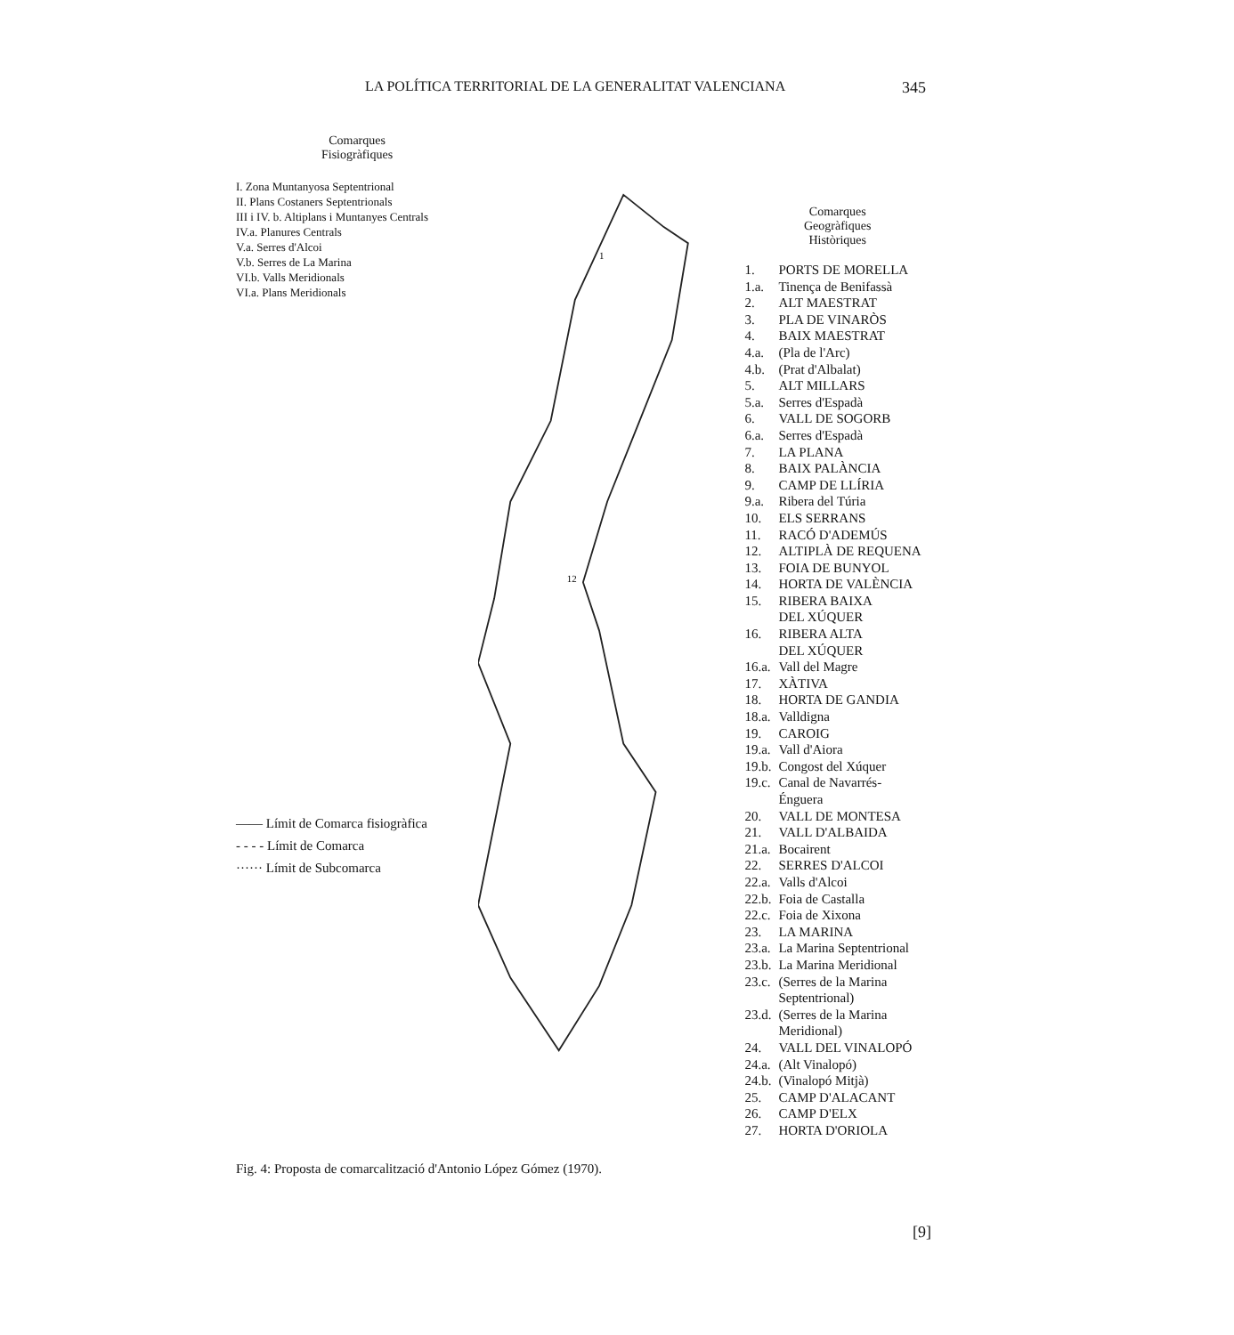LA POLÍTICA TERRITORIAL DE LA GENERALITAT VALENCIANA 345
Comarques
Fisiogràfiques
I. Zona Muntanyosa Septentrional
II. Plans Costaners Septentrionals
III i IV. b. Altiplans i Muntanyes Centrals
IV.a. Planures Centrals
V.a. Serres d'Alcoi
V.b. Serres de La Marina
VI.b. Valls Meridionals
VI.a. Plans Meridionals
—— Límit de Comarca fisiogràfica
- - - - Límit de Comarca
······ Límit de Subcomarca
1
12
Comarques
Geogràfiques
Històriques
1. PORTS DE MORELLA
1.a. Tinença de Benifassà
2. ALT MAESTRAT
3. PLA DE VINARÒS
4. BAIX MAESTRAT
4.a. (Pla de l'Arc)
4.b. (Prat d'Albalat)
5. ALT MILLARS
5.a. Serres d'Espadà
6. VALL DE SOGORB
6.a. Serres d'Espadà
7. LA PLANA
8. BAIX PALÀNCIA
9. CAMP DE LLÍRIA
9.a. Ribera del Túria
10. ELS SERRANS
11. RACÓ D'ADEMÚS
12. ALTIPLÀ DE REQUENA
13. FOIA DE BUNYOL
14. HORTA DE VALÈNCIA
15. RIBERA BAIXA
DEL XÚQUER
16. RIBERA ALTA
DEL XÚQUER
16.a. Vall del Magre
17. XÀTIVA
18. HORTA DE GANDIA
18.a. Valldigna
19. CAROIG
19.a. Vall d'Aiora
19.b. Congost del Xúquer
19.c. Canal de Navarrés-
Énguera
20. VALL DE MONTESA
21. VALL D'ALBAIDA
21.a. Bocairent
22. SERRES D'ALCOI
22.a. Valls d'Alcoi
22.b. Foia de Castalla
22.c. Foia de Xixona
23. LA MARINA
23.a. La Marina Septentrional
23.b. La Marina Meridional
23.c. (Serres de la Marina
Septentrional)
23.d. (Serres de la Marina
Meridional)
24. VALL DEL VINALOPÓ
24.a. (Alt Vinalopó)
24.b. (Vinalopó Mitjà)
25. CAMP D'ALACANT
26. CAMP D'ELX
27. HORTA D'ORIOLA
Fig. 4: Proposta de comarcalització d'Antonio López Gómez (1970).
[9]